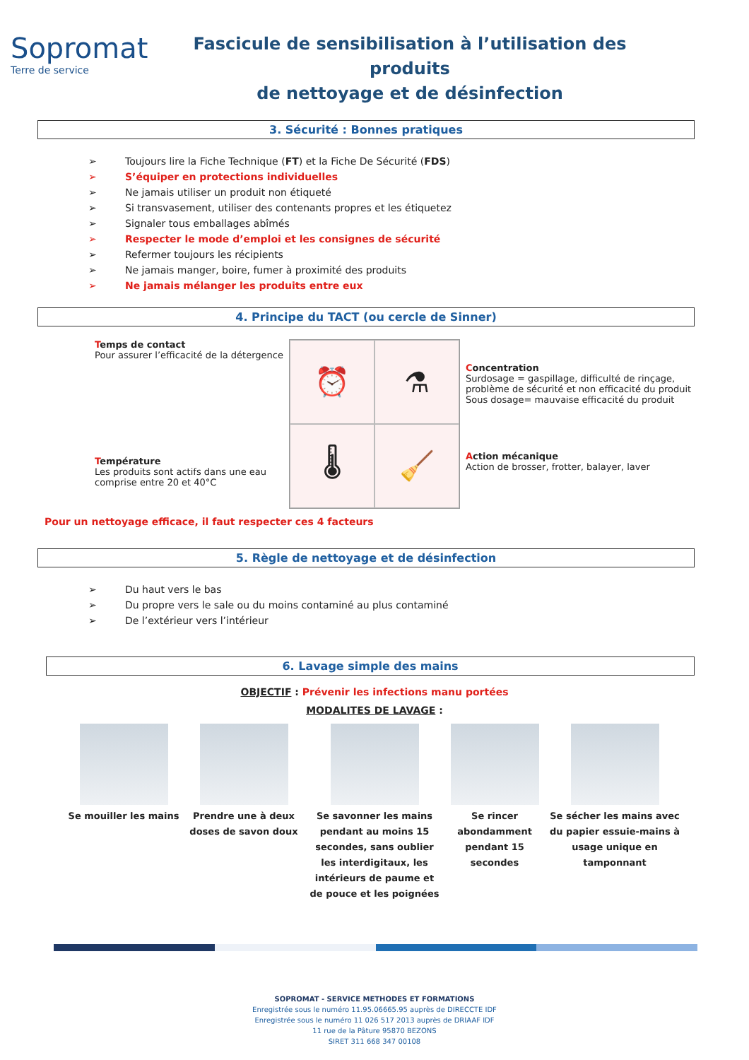Sopromat
Terre de service
Fascicule de sensibilisation à l’utilisation des produits
de nettoyage et de désinfection
3. Sécurité : Bonnes pratiques
➢ Toujours lire la Fiche Technique (FT) et la Fiche De Sécurité (FDS)
➢ S’équiper en protections individuelles
➢ Ne jamais utiliser un produit non étiqueté
➢ Si transvasement, utiliser des contenants propres et les étiquetez
➢ Signaler tous emballages abîmés
➢ Respecter le mode d’emploi et les consignes de sécurité
➢ Refermer toujours les récipients
➢ Ne jamais manger, boire, fumer à proximité des produits
➢ Ne jamais mélanger les produits entre eux
4. Principe du TACT (ou cercle de Sinner)
Temps de contact
Pour assurer l’efficacité de la détergence
Température
Les produits sont actifs dans une eau comprise entre 20 et 40°C
⏰
⚗
🌡
🧹
Concentration
Surdosage = gaspillage, difficulté de rinçage,
problème de sécurité et non efficacité du produit
Sous dosage= mauvaise efficacité du produit
Action mécanique
Action de brosser, frotter, balayer, laver
Pour un nettoyage efficace, il faut respecter ces 4 facteurs
5. Règle de nettoyage et de désinfection
➢ Du haut vers le bas
➢ Du propre vers le sale ou du moins contaminé au plus contaminé
➢ De l’extérieur vers l’intérieur
6. Lavage simple des mains
OBJECTIF : Prévenir les infections manu portées
MODALITES DE LAVAGE :
Se mouiller les mains
Prendre une à deux doses de savon doux
Se savonner les mains pendant au moins 15 secondes, sans oublier les interdigitaux, les intérieurs de paume et de pouce et les poignées
Se rincer abondamment pendant 15 secondes
Se sécher les mains avec du papier essuie-mains à usage unique en tamponnant
SOPROMAT - SERVICE METHODES ET FORMATIONS
Enregistrée sous le numéro 11.95.06665.95 auprès de DIRECCTE IDF
Enregistrée sous le numéro 11 026 517 2013 auprès de DRIAAF IDF
11 rue de la Pâture 95870 BEZONS
SIRET 311 668 347 00108